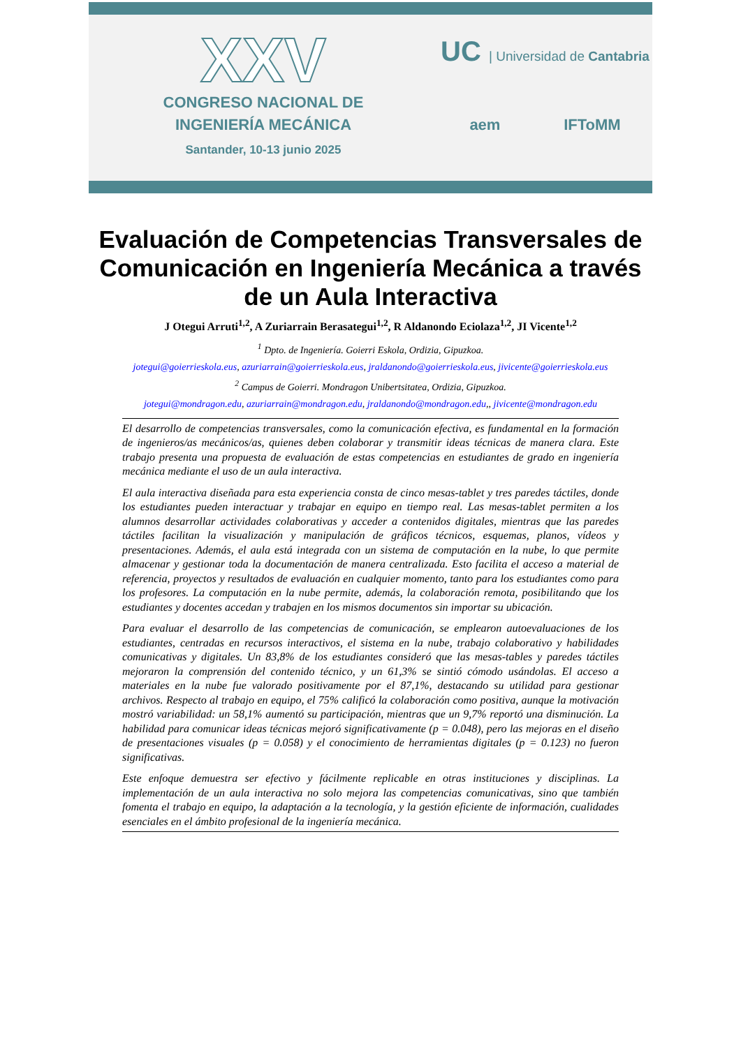XXV
CONGRESO NACIONAL DE
INGENIERÍA MECÁNICA
Santander, 10-13 junio 2025
UC | Universidad de Cantabria
aem IFToMM
Evaluación de Competencias Transversales de Comunicación en Ingeniería Mecánica a través de un Aula Interactiva
J Otegui Arruti<sup>1,2</sup>, A Zuriarrain Berasategui<sup>1,2</sup>, R Aldanondo Eciolaza<sup>1,2</sup>, JI Vicente<sup>1,2</sup>
<sup>1</sup> Dpto. de Ingeniería. Goierri Eskola, Ordizia, Gipuzkoa.
jotegui@goierrieskola.eus, azuriarrain@goierrieskola.eus, jraldanondo@goierrieskola.eus, jivicente@goierrieskola.eus
<sup>2</sup> Campus de Goierri. Mondragon Unibertsitatea, Ordizia, Gipuzkoa.
jotegui@mondragon.edu, azuriarrain@mondragon.edu, jraldanondo@mondragon.edu,, jivicente@mondragon.edu
El desarrollo de competencias transversales, como la comunicación efectiva, es fundamental en la formación de ingenieros/as mecánicos/as, quienes deben colaborar y transmitir ideas técnicas de manera clara. Este trabajo presenta una propuesta de evaluación de estas competencias en estudiantes de grado en ingeniería mecánica mediante el uso de un aula interactiva.
El aula interactiva diseñada para esta experiencia consta de cinco mesas-tablet y tres paredes táctiles, donde los estudiantes pueden interactuar y trabajar en equipo en tiempo real. Las mesas-tablet permiten a los alumnos desarrollar actividades colaborativas y acceder a contenidos digitales, mientras que las paredes táctiles facilitan la visualización y manipulación de gráficos técnicos, esquemas, planos, vídeos y presentaciones. Además, el aula está integrada con un sistema de computación en la nube, lo que permite almacenar y gestionar toda la documentación de manera centralizada. Esto facilita el acceso a material de referencia, proyectos y resultados de evaluación en cualquier momento, tanto para los estudiantes como para los profesores. La computación en la nube permite, además, la colaboración remota, posibilitando que los estudiantes y docentes accedan y trabajen en los mismos documentos sin importar su ubicación.
Para evaluar el desarrollo de las competencias de comunicación, se emplearon autoevaluaciones de los estudiantes, centradas en recursos interactivos, el sistema en la nube, trabajo colaborativo y habilidades comunicativas y digitales. Un 83,8% de los estudiantes consideró que las mesas-tables y paredes táctiles mejoraron la comprensión del contenido técnico, y un 61,3% se sintió cómodo usándolas. El acceso a materiales en la nube fue valorado positivamente por el 87,1%, destacando su utilidad para gestionar archivos. Respecto al trabajo en equipo, el 75% calificó la colaboración como positiva, aunque la motivación mostró variabilidad: un 58,1% aumentó su participación, mientras que un 9,7% reportó una disminución. La habilidad para comunicar ideas técnicas mejoró significativamente (p = 0.048), pero las mejoras en el diseño de presentaciones visuales (p = 0.058) y el conocimiento de herramientas digitales (p = 0.123) no fueron significativas.
Este enfoque demuestra ser efectivo y fácilmente replicable en otras instituciones y disciplinas. La implementación de un aula interactiva no solo mejora las competencias comunicativas, sino que también fomenta el trabajo en equipo, la adaptación a la tecnología, y la gestión eficiente de información, cualidades esenciales en el ámbito profesional de la ingeniería mecánica.